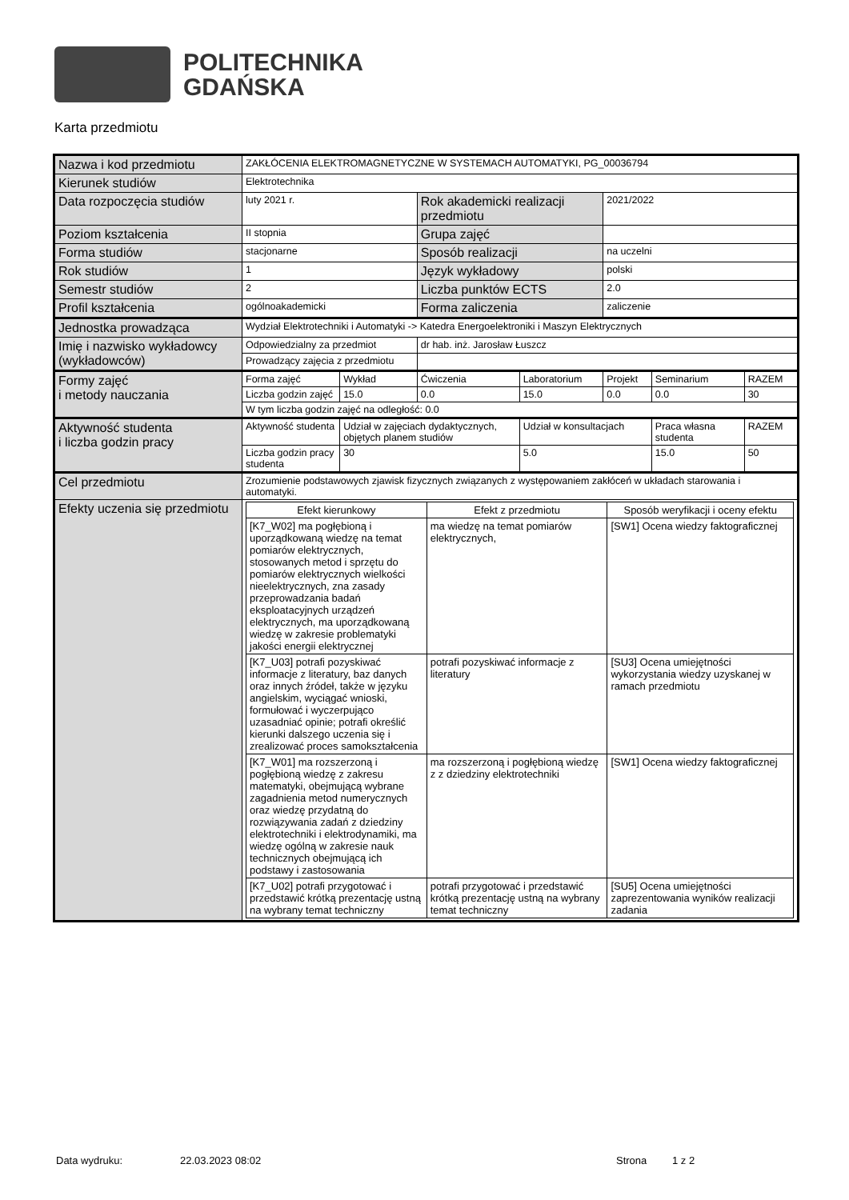POLITECHNIKA
GDAŃSKA
Karta przedmiotu
| Nazwa i kod przedmiotu | ZAKŁÓCENIA ELEKTROMAGNETYCZNE W SYSTEMACH AUTOMATYKI, PG_00036794 | | | | | | |
| Kierunek studiów | Elektrotechnika | | | | | | |
| Data rozpoczęcia studiów | luty 2021 r. | | Rok akademicki realizacji przedmiotu | | 2021/2022 | | |
| Poziom kształcenia | II stopnia | | Grupa zajęć | | | | |
| Forma studiów | stacjonarne | | Sposób realizacji | | na uczelni | | |
| Rok studiów | 1 | | Język wykładowy | | polski | | |
| Semestr studiów | 2 | | Liczba punktów ECTS | | 2.0 | | |
| Profil kształcenia | ogólnoakademicki | | Forma zaliczenia | | zaliczenie | | |
| Jednostka prowadząca | Wydział Elektrotechniki i Automatyki -> Katedra Energoelektroniki i Maszyn Elektrycznych | | | | | | |
| Imię i nazwisko wykładowcy (wykładowców) | Odpowiedzialny za przedmiot | | dr hab. inż. Jarosław Łuszcz | | | | |
| | Prowadzący zajęcia z przedmiotu | | | | | | |
| Formy zajęć i metody nauczania | Forma zajęć | Wykład | Ćwiczenia | Laboratorium | Projekt | Seminarium | RAZEM |
| | Liczba godzin zajęć | 15.0 | 0.0 | 15.0 | 0.0 | 0.0 | 30 |
| | W tym liczba godzin zajęć na odległość: 0.0 | | | | | | |
| Aktywność studenta i liczba godzin pracy | Aktywność studenta | Udział w zajęciach dydaktycznych, objętych planem studiów | | Udział w konsultacjach | | Praca własna studenta | RAZEM |
| | Liczba godzin pracy studenta | 30 | | 5.0 | | 15.0 | 50 |
| Cel przedmiotu | Zrozumienie podstawowych zjawisk fizycznych związanych z występowaniem zakłóceń w układach starowania i automatyki. | | | | | | |
| Efekty uczenia się przedmiotu | / Efekt kierunkowy / Efekt z przedmiotu / Sposób weryfikacji i oceny efektu / / [K7_W02] ma pogłębioną i uporządkowaną wiedzę na temat pomiarów elektrycznych, stosowanych metod i sprzętu do pomiarów elektrycznych wielkości nieelektrycznych, zna zasady przeprowadzania badań eksploatacyjnych urządzeń elektrycznych, ma uporządkowaną wiedzę w zakresie problematyki jakości energii elektrycznej / ma wiedzę na temat pomiarów elektrycznych, / [SW1] Ocena wiedzy faktograficznej / / [K7_U03] potrafi pozyskiwać informacje z literatury, baz danych oraz innych źródeł, także w języku angielskim, wyciągać wnioski, formułować i wyczerpująco uzasadniać opinie; potrafi określić kierunki dalszego uczenia się i zrealizować proces samokształcenia / potrafi pozyskiwać informacje z literatury / [SU3] Ocena umiejętności wykorzystania wiedzy uzyskanej w ramach przedmiotu / / [K7_W01] ma rozszerzoną i pogłębioną wiedzę z zakresu matematyki, obejmującą wybrane zagadnienia metod numerycznych oraz wiedzę przydatną do rozwiązywania zadań z dziedziny elektrotechniki i elektrodynamiki, ma wiedzę ogólną w zakresie nauk technicznych obejmującą ich podstawy i zastosowania / ma rozszerzoną i pogłębioną wiedzę z z dziedziny elektrotechniki / [SW1] Ocena wiedzy faktograficznej / / [K7_U02] potrafi przygotować i przedstawić krótką prezentację ustną na wybrany temat techniczny / potrafi przygotować i przedstawić krótką prezentację ustną na wybrany temat techniczny / [SU5] Ocena umiejętności zaprezentowania wyników realizacji zadania / | | | | | | |
Data wydruku: 22.03.2023 08:02 Strona 1 z 2